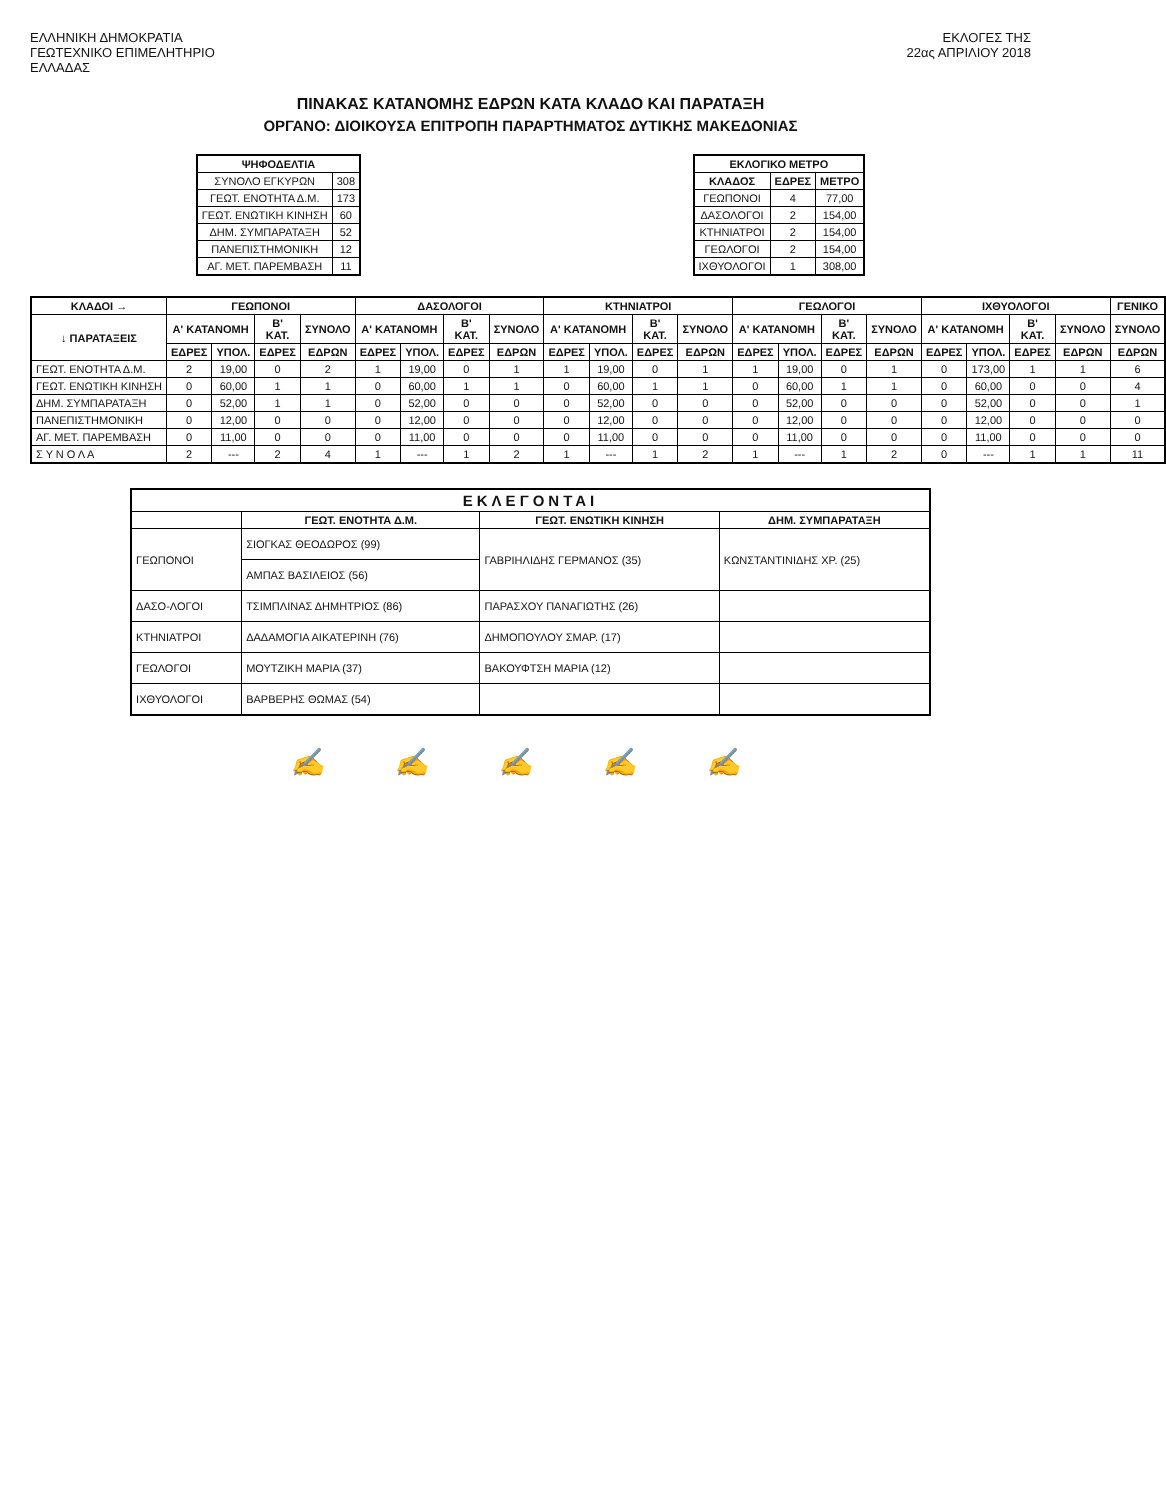ΕΛΛΗΝΙΚΗ ΔΗΜΟΚΡΑΤΙΑ
ΓΕΩΤΕΧΝΙΚΟ ΕΠΙΜΕΛΗΤΗΡΙΟ
ΕΛΛΑΔΑΣ
ΕΚΛΟΓΕΣ ΤΗΣ
22ας ΑΠΡΙΛΙΟΥ 2018
ΠΙΝΑΚΑΣ ΚΑΤΑΝΟΜΗΣ ΕΔΡΩΝ ΚΑΤΑ ΚΛΑΔΟ ΚΑΙ ΠΑΡΑΤΑΞΗ
ΟΡΓΑΝΟ: ΔΙΟΙΚΟΥΣΑ ΕΠΙΤΡΟΠΗ ΠΑΡΑΡΤΗΜΑΤΟΣ ΔΥΤΙΚΗΣ ΜΑΚΕΔΟΝΙΑΣ
| ΨΗΦΟΔΕΛΤΙΑ | |
| --- | --- |
| ΣΥΝΟΛΟ ΕΓΚΥΡΩΝ | 308 |
| ΓΕΩΤ. ΕΝΟΤΗΤΑ Δ.Μ. | 173 |
| ΓΕΩΤ. ΕΝΩΤΙΚΗ ΚΙΝΗΣΗ | 60 |
| ΔΗΜ. ΣΥΜΠΑΡΑΤΑΞΗ | 52 |
| ΠΑΝΕΠΙΣΤΗΜΟΝΙΚΗ | 12 |
| ΑΓ. ΜΕΤ. ΠΑΡΕΜΒΑΣΗ | 11 |
| ΕΚΛΟΓΙΚΟ ΜΕΤΡΟ | | |
| --- | --- | --- |
| ΚΛΑΔΟΣ | ΕΔΡΕΣ | ΜΕΤΡΟ |
| ΓΕΩΠΟΝΟΙ | 4 | 77,00 |
| ΔΑΣΟΛΟΓΟΙ | 2 | 154,00 |
| ΚΤΗΝΙΑΤΡΟΙ | 2 | 154,00 |
| ΓΕΩΛΟΓΟΙ | 2 | 154,00 |
| ΙΧΘΥΟΛΟΓΟΙ | 1 | 308,00 |
| ΚΛΑΔΟΙ → | ΓΕΩΠΟΝΟΙ | | | | ΔΑΣΟΛΟΓΟΙ | | | | ΚΤΗΝΙΑΤΡΟΙ | | | | ΓΕΩΛΟΓΟΙ | | | | ΙΧΘΥΟΛΟΓΟΙ | | | | ΓΕΝΙΚΟ |
| --- | --- | --- | --- | --- | --- | --- | --- | --- | --- | --- | --- | --- | --- | --- | --- | --- | --- | --- | --- | --- | --- |
| ↓ ΠΑΡΑΤΑΞΕΙΣ | Α' ΚΑΤΑΝΟΜΗ | | Β' ΚΑΤ. | ΣΥΝΟΛΟ | Α' ΚΑΤΑΝΟΜΗ | | Β' ΚΑΤ. | ΣΥΝΟΛΟ | Α' ΚΑΤΑΝΟΜΗ | | Β' ΚΑΤ. | ΣΥΝΟΛΟ | Α' ΚΑΤΑΝΟΜΗ | | Β' ΚΑΤ. | ΣΥΝΟΛΟ | Α' ΚΑΤΑΝΟΜΗ | | Β' ΚΑΤ. | ΣΥΝΟΛΟ | ΣΥΝΟΛΟ |
| | ΕΔΡΕΣ | ΥΠΟΛ. | ΕΔΡΕΣ | ΕΔΡΩΝ | ΕΔΡΕΣ | ΥΠΟΛ. | ΕΔΡΕΣ | ΕΔΡΩΝ | ΕΔΡΕΣ | ΥΠΟΛ. | ΕΔΡΕΣ | ΕΔΡΩΝ | ΕΔΡΕΣ | ΥΠΟΛ. | ΕΔΡΕΣ | ΕΔΡΩΝ | ΕΔΡΕΣ | ΥΠΟΛ. | ΕΔΡΕΣ | ΕΔΡΩΝ | ΕΔΡΩΝ |
| ΓΕΩΤ. ΕΝΟΤΗΤΑ Δ.Μ. | 2 | 19,00 | 0 | 2 | 1 | 19,00 | 0 | 1 | 1 | 19,00 | 0 | 1 | 1 | 19,00 | 0 | 1 | 0 | 173,00 | 1 | 1 | 6 |
| ΓΕΩΤ. ΕΝΩΤΙΚΗ ΚΙΝΗΣΗ | 0 | 60,00 | 1 | 1 | 0 | 60,00 | 1 | 1 | 0 | 60,00 | 1 | 1 | 0 | 60,00 | 1 | 1 | 0 | 60,00 | 0 | 0 | 4 |
| ΔΗΜ. ΣΥΜΠΑΡΑΤΑΞΗ | 0 | 52,00 | 1 | 1 | 0 | 52,00 | 0 | 0 | 0 | 52,00 | 0 | 0 | 0 | 52,00 | 0 | 0 | 0 | 52,00 | 0 | 0 | 1 |
| ΠΑΝΕΠΙΣΤΗΜΟΝΙΚΗ | 0 | 12,00 | 0 | 0 | 0 | 12,00 | 0 | 0 | 0 | 12,00 | 0 | 0 | 0 | 12,00 | 0 | 0 | 0 | 12,00 | 0 | 0 | 0 |
| ΑΓ. ΜΕΤ. ΠΑΡΕΜΒΑΣΗ | 0 | 11,00 | 0 | 0 | 0 | 11,00 | 0 | 0 | 0 | 11,00 | 0 | 0 | 0 | 11,00 | 0 | 0 | 0 | 11,00 | 0 | 0 | 0 |
| Σ Υ Ν Ο Λ Α | 2 | --- | 2 | 4 | 1 | --- | 1 | 2 | 1 | --- | 1 | 2 | 1 | --- | 1 | 2 | 0 | --- | 1 | 1 | 11 |
| ΕΚΛΕΓΟΝΤΑΙ | | | |
| --- | --- | --- | --- |
| | ΓΕΩΤ. ΕΝΟΤΗΤΑ Δ.Μ. | ΓΕΩΤ. ΕΝΩΤΙΚΗ ΚΙΝΗΣΗ | ΔΗΜ. ΣΥΜΠΑΡΑΤΑΞΗ |
| ΓΕΩΠΟΝΟΙ | ΣΙΟΓΚΑΣ ΘΕΟΔΩΡΟΣ (99) | ΓΑΒΡΙΗΛΙΔΗΣ ΓΕΡΜΑΝΟΣ (35) | ΚΩΝΣΤΑΝΤΙΝΙΔΗΣ ΧΡ. (25) |
| | ΑΜΠΑΣ ΒΑΣΙΛΕΙΟΣ (56) | | |
| ΔΑΣΟ-ΛΟΓΟΙ | ΤΣΙΜΠΛΙΝΑΣ ΔΗΜΗΤΡΙΟΣ (86) | ΠΑΡΑΣΧΟΥ ΠΑΝΑΓΙΩΤΗΣ (26) | |
| ΚΤΗΝΙΑΤΡΟΙ | ΔΑΔΑΜΟΓΙΑ ΑΙΚΑΤΕΡΙΝΗ (76) | ΔΗΜΟΠΟΥΛΟΥ ΣΜΑΡ. (17) | |
| ΓΕΩΛΟΓΟΙ | ΜΟΥΤΖΙΚΗ ΜΑΡΙΑ (37) | ΒΑΚΟΥΦΤΣΗ ΜΑΡΙΑ (12) | |
| ΙΧΘΥΟΛΟΓΟΙ | ΒΑΡΒΕΡΗΣ ΘΩΜΑΣ (54) | | |
✍ ✍ ✍ ✍ ✍